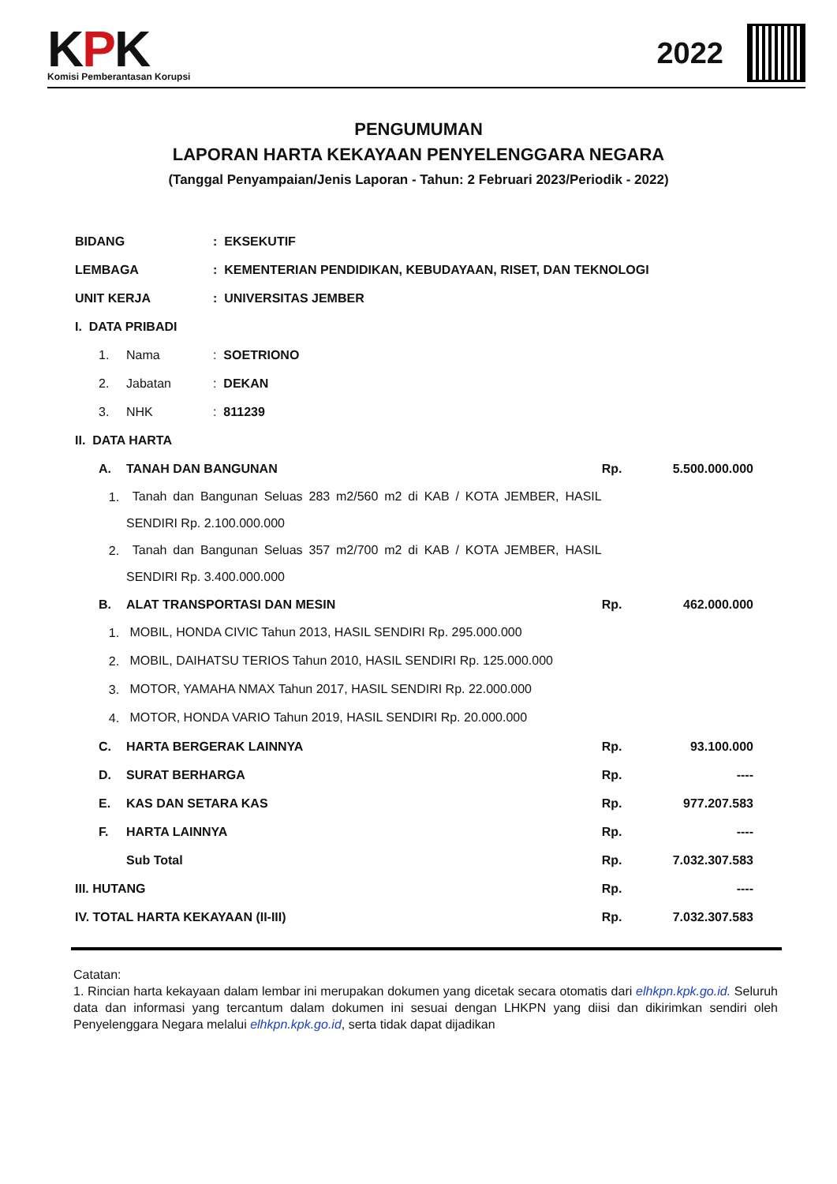KPK
Komisi Pemberantasan Korupsi
2022
PENGUMUMAN
LAPORAN HARTA KEKAYAAN PENYELENGGARA NEGARA
(Tanggal Penyampaian/Jenis Laporan - Tahun: 2 Februari 2023/Periodik - 2022)
| BIDANG | | | : EKSEKUTIF | | |
| LEMBAGA | | | : KEMENTERIAN PENDIDIKAN, KEBUDAYAAN, RISET, DAN TEKNOLOGI | | |
| UNIT KERJA | | | : UNIVERSITAS JEMBER | | |
| I. DATA PRIBADI | | | | | |
| | 1. | Nama | : SOETRIONO | | |
| | 2. | Jabatan | : DEKAN | | |
| | 3. | NHK | : 811239 | | |
| II. DATA HARTA | | | | | |
| | A. | TANAH DAN BANGUNAN | | Rp. | 5.500.000.000 |
| | 1. | Tanah dan Bangunan Seluas 283 m2/560 m2 di KAB / KOTA JEMBER, HASIL SENDIRI Rp. 2.100.000.000 | | | |
| | 2. | Tanah dan Bangunan Seluas 357 m2/700 m2 di KAB / KOTA JEMBER, HASIL SENDIRI Rp. 3.400.000.000 | | | |
| | B. | ALAT TRANSPORTASI DAN MESIN | | Rp. | 462.000.000 |
| | 1. | MOBIL, HONDA CIVIC Tahun 2013, HASIL SENDIRI Rp. 295.000.000 | | | |
| | 2. | MOBIL, DAIHATSU TERIOS Tahun 2010, HASIL SENDIRI Rp. 125.000.000 | | | |
| | 3. | MOTOR, YAMAHA NMAX Tahun 2017, HASIL SENDIRI Rp. 22.000.000 | | | |
| | 4. | MOTOR, HONDA VARIO Tahun 2019, HASIL SENDIRI Rp. 20.000.000 | | | |
| | C. | HARTA BERGERAK LAINNYA | | Rp. | 93.100.000 |
| | D. | SURAT BERHARGA | | Rp. | ---- |
| | E. | KAS DAN SETARA KAS | | Rp. | 977.207.583 |
| | F. | HARTA LAINNYA | | Rp. | ---- |
| | | Sub Total | | Rp. | 7.032.307.583 |
| III. HUTANG | | | | Rp. | ---- |
| IV. TOTAL HARTA KEKAYAAN (II-III) | | | | Rp. | 7.032.307.583 |
Catatan:
1. Rincian harta kekayaan dalam lembar ini merupakan dokumen yang dicetak secara otomatis dari elhkpn.kpk.go.id. Seluruh data dan informasi yang tercantum dalam dokumen ini sesuai dengan LHKPN yang diisi dan dikirimkan sendiri oleh Penyelenggara Negara melalui elhkpn.kpk.go.id, serta tidak dapat dijadikan